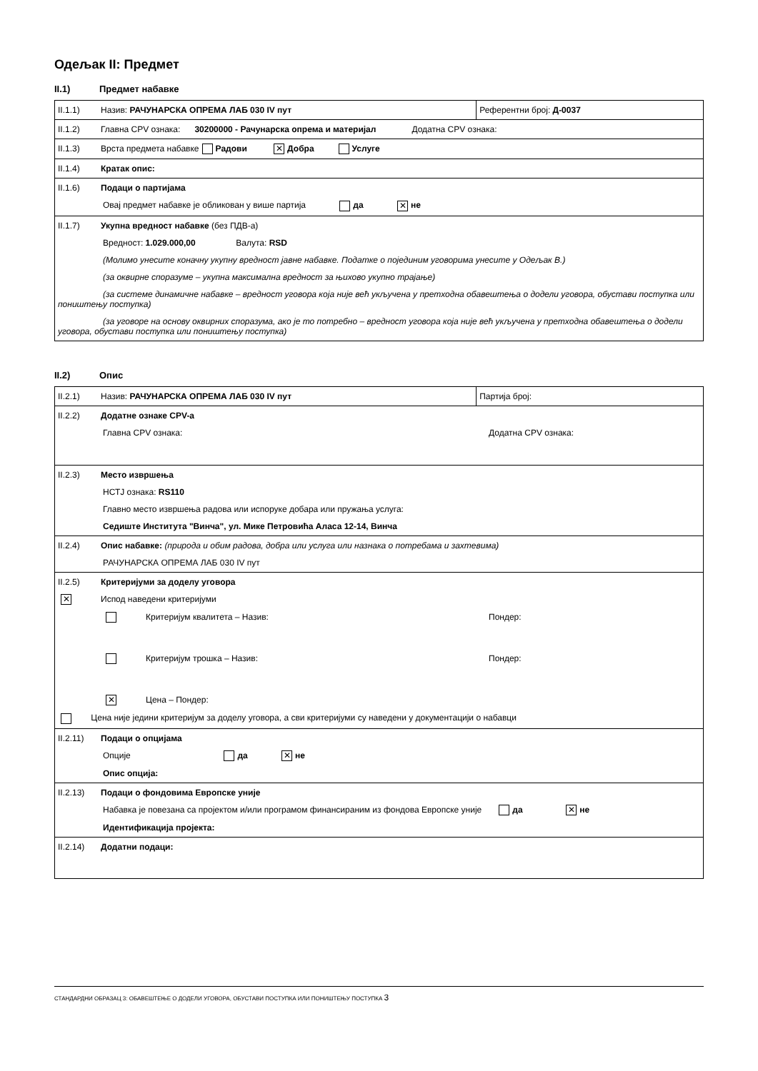Одељак II: Предмет
II.1) Предмет набавке
| II.1.1) Назив: РАЧУНАРСКА ОПРЕМА ЛАБ 030 IV пут | Референтни број: Д-0037 |
| II.1.2) Главна CPV ознака: 30200000 - Рачунарска опрема и материјал Додатна CPV ознака: | |
| II.1.3) Врста предмета набавке Радови ✕ Добра Услуге | |
| II.1.4) Кратак опис: | |
| II.1.6) Подаци о партијама Овај предмет набавке је обликован у више партија да ✕ не | |
| II.1.7) Укупна вредност набавке (без ПДВ-а) Вредност: 1.029.000,00 Валута: RSD (Молимо унесите коначну укупну вредност јавне набавке. Податке о појединим уговорима унесите у Одељак В.) (за оквирне споразуме – укупна максимална вредност за њихово укупно трајање) (за системе динамичне набавке – вредност уговора која није већ укључена у претходна обавештења о додели уговора, обустави поступка или поништењу поступка) (за уговоре на основу оквирних споразума, ако је то потребно – вредност уговора која није већ укључена у претходна обавештења о додели уговора, обустави поступка или поништењу поступка) | |
II.2) Опис
| II.2.1) Назив: РАЧУНАРСКА ОПРЕМА ЛАБ 030 IV пут | Партија број: |
| II.2.2) Додатне ознаке CPV-а Главна CPV ознака: Додатна CPV ознака: | |
| II.2.3) Место извршења НСТЈ ознака: RS110 Главно место извршења радова или испоруке добара или пружања услуга: Седиште Института "Винча", ул. Мике Петровића Аласа 12-14, Винча | |
| II.2.4) Опис набавке: (природа и обим радова, добра или услуга или назнака о потребама и захтевима) РАЧУНАРСКА ОПРЕМА ЛАБ 030 IV пут | |
| II.2.5) Критеријуми за доделу уговора ✕ Испод наведени критеријуми Критеријум квалитета – Назив: Пондер: Критеријум трошка – Назив: Пондер: ✕ Цена – Пондер: Цена није једини критеријум за доделу уговора, а сви критеријуми су наведени у документацији о набавци | |
| II.2.11) Подаци о опцијама Опције да ✕ не Опис опција: | |
| II.2.13) Подаци о фондовима Европске уније Набавка је повезана са пројектом и/или програмом финансираним из фондова Европске уније да ✕ не Идентификација пројекта: | |
| II.2.14) Додатни подаци: | |
СТАНДАРДНИ ОБРАЗАЦ 3: ОБАВЕШТЕЊЕ О ДОДЕЛИ УГОВОРА, ОБУСТАВИ ПОСТУПКА ИЛИ ПОНИШТЕЊУ ПОСТУПКА 3